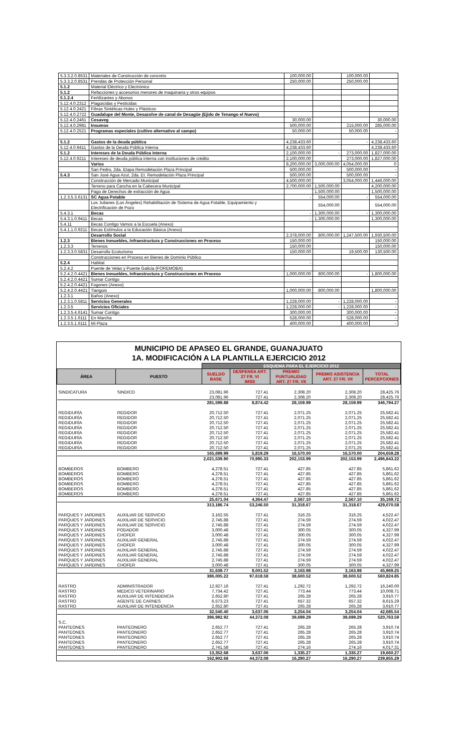| 5.3.3.2.0.8531 | Materiales de Construcción de concreto | 100,000.00 | | 100,000.00 | |
| 5.3.3.2.0.8531 | Prendas de Protección Personal | 250,000.00 | | 250,000.00 | |
| 5.1.2 | Material Eléctrico y Electrónico | | | | |
| 5.1.2 | Refacciones y accesorios menores de maquinaria y otros equipos | | | | |
| 5.1.2.4 | Fertilizantes y Abonos | | | | |
| 5.12.4.0.2312 | Plaguicidas y Pesticidas | | | | |
| 5.12.4.0.2421 | Fibras Sintéticas Hules y Plásticos | | | | |
| 5.12.4.0.2722 | Guadalupe del Monte, Desazolve de canal de Desagüe (Ejido de Tenango el Nuevo) | | | | |
| 5.12.4.0.2461 | Cesaveg | 30,000.00 | | | 30,000.00 |
| 5.12.4.0.2981 | Insumos | 500,000.00 | | 215,000.00 | 285,000.00 |
| 5.12.4.0.2521 | Programas especiales (cultivo alternativo al campo) | 50,000.00 | | 50,000.00 | - |
| 5.1.2 | Gastos de la deuda pública | 4,238,433.60 | - | - | 4,238,433.60 |
| 5.12.4.0.9411 | Gastos de la Deuda Pública Interna | 4,238,433.60 | | | 4,238,433.60 |
| 5.1.2 | Intereses de la Deuda Pública Interna | 2,100,000.00 | - | 273,000.00 | 1,827,000.00 |
| 5.12.4.0.9211 | Intereses de deuda pública interna con instituciones de crédito | 2,100,000.00 | | 273,000.00 | 1,827,000.00 |
| | Varios | 8,200,000.00 | 3,000,000.00 | 4,054,000.00 | 0 |
| | San Pedro, 2da. Etapa Remodelación Plaza Principal | 500,000.00 | | 500,000.00 | - |
| 5.4.3 | San José Agua Azul, 2da. Et. Remodelación Plaza Principal | 500,000.00 | | 500,000.00 | - |
| | Construcción de Mercado Municipal | 4,500,000.00 | | 3,054,000.00 | 1,446,000.00 |
| | Terreno para Cancha en la Cabecera Municipal | 2,700,000.00 | 1,500,000.00 | | 4,200,000.00 |
| | Pago de Derechos de extracción de Agua | | 1,500,000.00 | | 1,500,000.00 |
| 1.2.3.5.3.6131 | SC Agua Potable | - | 554,000.00 | - | 554,000.00 |
| | Los Julianes (Los Ángeles) Rehabilitación de Sistema de Agua Potable, Equipamiento y Electrificación de Pozo | | 554,000.00 | | 554,000.00 |
| 5.4.3.1 | Becas | - | 1,300,000.00 | - | 1,300,000.00 |
| 5.4.3.1.0.9411 | Becas | - | 1,300,000.00 | | 1,300,000.00 |
| 5.4.11 | Becas Contigo Vamos a la Escuela (Anexo) | | | | |
| 5.4.1.1.0.9211 | Becas Estímulos a la Educación Básica (Anexo) | | | | |
| | Desarrollo Social | 2,378,000.00 | 800,000.00 | 1,247,500.00 | 1,930,500.00 |
| 1.2.3 | Bienes Inmuebles, Infraestructura y Construcciones en Proceso | 150,000.00 | | | 150,000.00 |
| 1.2.3.3 | Terrenos | 150,000.00 | | | 150,000.00 |
| 1.2.3.3.0.5831 | Desarrollo Ecoturismo | 150,000.00 | | 19,500.00 | 130,500.00 |
| | Construcciones en Proceso en Bienes de Dominio Público | | | | |
| 5.2.4 | Habitat | - | | | |
| 5.2.4.2 | Puente de Velas y Puente Galicia (FOREMOBA) | | | | |
| 5.2.4.2.0.4421 | Bienes Inmuebles, Infraestructura y Construcciones en Proceso | 1,000,000.00 | 800,000.00 | - | 1,800,000.00 |
| 5.2.4.2.0.4421 | Sumar Contigo | - | | | |
| 5.2.4.2.0.4421 | Fogones (Anexo) | | | | |
| 5.2.4.2.0.4421 | Tianguis | 1,000,000.00 | 800,000.00 | | 1,800,000.00 |
| 1.2.3.1 | Baños (Anexo) | | | | |
| 1.2.3.1.0.5811 | Servicios Generales | 1,228,000.00 | - | 1,228,000.00 | - |
| 1.2.3.5 | Servicios Oficiales | 1,228,000.00 | - | 1,228,000.00 | - |
| 1.2.3.5.4.6141 | Sumar Contigo | 300,000.00 | | 300,000.00 | - |
| 1.2.3.5.1.6111 | En Marcha | 528,000.00 | | 528,000.00 | - |
| 1.2.3.5.1.6111 | Mi Plaza | 400,000.00 | | 400,000.00 | - |
MUNICIPIO DE APASEO EL GRANDE, GUANAJUATO
1A. MODIFICACIÓN A LA PLANTILLA EJERCICIO 2012
| | | ESQUEMA PARA EL EJERCICIO 2012 | | | | |
| --- | --- | --- | --- | --- | --- | --- |
| ÁREA | PUESTO | SUELDO BASE | DESPENSA ART. 27 FR. VI IMSS | PREMIO PUNTUALIDAD ART. 27 FR. VII | PREMIO ASISTENCIA ART. 27 FR. VII | TOTAL PERCEPCIONES |
| SINDICATURA | SINDICO | 23,081.96 | 727.41 | 2,308.20 | 2,308.20 | 28,425.76 |
| | | 23,081.96 | 727.41 | 2,308.20 | 2,308.20 | 28,425.76 |
| | | 281,599.88 | 8,874.42 | 28,159.99 | 28,159.99 | 346,794.27 |
| REGIDURÍA | REGIDOR | 20,712.50 | 727.41 | 2,071.25 | 2,071.25 | 25,582.41 |
| REGIDURÍA | REGIDOR | 20,712.50 | 727.41 | 2,071.25 | 2,071.25 | 25,582.41 |
| REGIDURÍA | REGIDOR | 20,712.50 | 727.41 | 2,071.25 | 2,071.25 | 25,582.41 |
| REGIDURÍA | REGIDOR | 20,712.50 | 727.41 | 2,071.25 | 2,071.25 | 25,582.41 |
| REGIDURÍA | REGIDOR | 20,712.50 | 727.41 | 2,071.25 | 2,071.25 | 25,582.41 |
| REGIDURÍA | REGIDOR | 20,712.50 | 727.41 | 2,071.25 | 2,071.25 | 25,582.41 |
| REGIDURÍA | REGIDOR | 20,712.50 | 727.41 | 2,071.25 | 2,071.25 | 25,582.41 |
| REGIDURÍA | REGIDOR | 20,712.50 | 727.41 | 2,071.25 | 2,071.25 | 25,582.41 |
| | | 165,699.99 | 5,819.29 | 16,570.00 | 16,570.00 | 204,659.28 |
| | | 2,021,539.90 | 70,995.33 | 202,153.99 | 202,153.99 | 2,496,843.22 |
| BOMBEROS | BOMBERO | 4,278.51 | 727.41 | 427.85 | 427.85 | 5,861.62 |
| BOMBEROS | BOMBERO | 4,278.51 | 727.41 | 427.85 | 427.85 | 5,861.62 |
| BOMBEROS | BOMBERO | 4,278.51 | 727.41 | 427.85 | 427.85 | 5,861.62 |
| BOMBEROS | BOMBERO | 4,278.51 | 727.41 | 427.85 | 427.85 | 5,861.62 |
| BOMBEROS | BOMBERO | 4,278.51 | 727.41 | 427.85 | 427.85 | 5,861.62 |
| BOMBEROS | BOMBERO | 4,278.51 | 727.41 | 427.85 | 427.85 | 5,861.62 |
| | | 25,671.04 | 4,364.47 | 2,567.10 | 2,567.10 | 35,169.72 |
| | | 313,186.74 | 53,246.50 | 31,318.67 | 31,318.67 | 429,070.58 |
| PARQUES Y JARDINES | AUXILIAR DE SERVICIO | 3,162.55 | 727.41 | 316.25 | 316.25 | 4,522.47 |
| PARQUES Y JARDINES | AUXILIAR DE SERVICIO | 2,745.88 | 727.41 | 274.59 | 274.59 | 4,022.47 |
| PARQUES Y JARDINES | AUXILIAR DE SERVICIO | 2,745.88 | 727.41 | 274.59 | 274.59 | 4,022.47 |
| PARQUES Y JARDINES | PODADOR | 3,000.48 | 727.41 | 300.05 | 300.05 | 4,327.99 |
| PARQUES Y JARDINES | CHOFER | 3,000.48 | 727.41 | 300.05 | 300.05 | 4,327.99 |
| PARQUES Y JARDINES | AUXILIAR GENERAL | 2,745.88 | 727.41 | 274.59 | 274.59 | 4,022.47 |
| PARQUES Y JARDINES | CHOFER | 3,000.48 | 727.41 | 300.05 | 300.05 | 4,327.99 |
| PARQUES Y JARDINES | AUXILIAR GENERAL | 2,745.88 | 727.41 | 274.59 | 274.59 | 4,022.47 |
| PARQUES Y JARDINES | AUXILIAR GENERAL | 2,745.88 | 727.41 | 274.59 | 274.59 | 4,022.47 |
| PARQUES Y JARDINES | AUXILIAR GENERAL | 2,745.88 | 727.41 | 274.59 | 274.59 | 4,022.47 |
| PARQUES Y JARDINES | CHOFER | 3,000.48 | 727.41 | 300.05 | 300.05 | 4,327.99 |
| | | 31,639.77 | 8,001.52 | 3,163.98 | 3,163.98 | 45,969.25 |
| | | 386,005.22 | 97,618.58 | 38,600.52 | 38,600.52 | 560,824.85 |
| RASTRO | ADMINISTRADOR | 12,927.16 | 727.41 | 1,292.72 | 1,292.72 | 16,240.00 |
| RASTRO | MEDICO VETERINARIO | 7,734.42 | 727.41 | 773.44 | 773.44 | 10,008.71 |
| RASTRO | AUXILIAR DE INTENDENCIA | 2,652.80 | 727.41 | 265.28 | 265.28 | 3,910.77 |
| RASTRO | AGENTE DE CARNES | 6,573.23 | 727.41 | 657.32 | 657.32 | 8,615.29 |
| RASTRO | AUXILIAR DE INTENDENCIA | 2,652.80 | 727.41 | 265.28 | 265.28 | 3,910.77 |
| | | 32,540.40 | 3,637.06 | 3,254.04 | 3,254.04 | 42,685.54 |
| | | 396,992.92 | 44,372.08 | 39,699.29 | 39,699.29 | 520,763.59 |
| S.C. | | | | | | |
| PANTEONES | PANTEONERO | 2,652.77 | 727.41 | 265.28 | 265.28 | 3,910.74 |
| PANTEONES | PANTEONERO | 2,652.77 | 727.41 | 265.28 | 265.28 | 3,910.74 |
| PANTEONES | PANTEONERO | 2,652.77 | 727.41 | 265.28 | 265.28 | 3,910.74 |
| PANTEONES | PANTEONERO | 2,652.77 | 727.41 | 265.28 | 265.28 | 3,910.74 |
| PANTEONES | PANTEONERO | 2,741.58 | 727.41 | 274.16 | 274.16 | 4,017.31 |
| | | 13,352.68 | 3,637.06 | 1,335.27 | 1,335.27 | 19,660.27 |
| | | 162,902.68 | 44,372.08 | 16,290.27 | 16,290.27 | 239,855.29 |